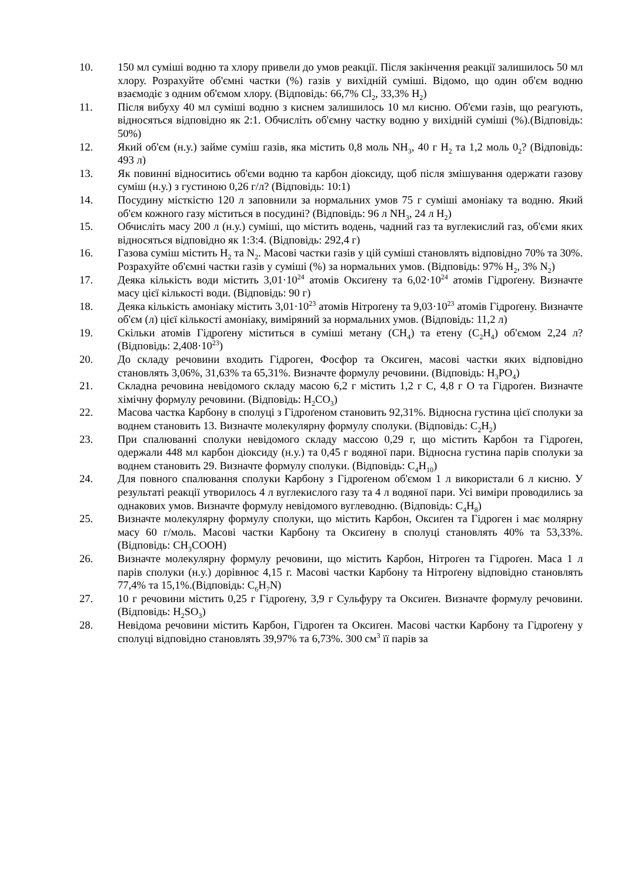10. 150 мл суміші водню та хлору привели до умов реакції. Після закінчення реакції залишилось 50 мл хлору. Розрахуйте об'ємні частки (%) газів у вихідній суміші. Відомо, що один об'єм водню взаємодіє з одним об'ємом хлору. (Відповідь: 66,7% Cl<sub>2</sub>, 33,3% H<sub>2</sub>)
11. Після вибуху 40 мл суміші водню з киснем залишилось 10 мл кисню. Об'єми газів, що реагують, відносяться відповідно як 2:1. Обчисліть об'ємну частку водню у вихідній суміші (%).(Відповідь: 50%)
12. Який об'єм (н.у.) займе суміш газів, яка містить 0,8 моль NH<sub>3</sub>, 40 г H<sub>2</sub> та 1,2 моль 0<sub>2</sub>? (Відповідь: 493 л)
13. Як повинні відноситись об'єми водню та карбон діоксиду, щоб після змішування одержати газову суміш (н.у.) з густиною 0,26 г/л? (Відповідь: 10:1)
14. Посудину місткістю 120 л заповнили за нормальних умов 75 г суміші амоніаку та водню. Який об'єм кожного газу міститься в посудині? (Відповідь: 96 л NH<sub>3</sub>, 24 л H<sub>2</sub>)
15. Обчисліть масу 200 л (н.у.) суміші, що містить водень, чадний газ та вуглекислий газ, об'єми яких відносяться відповідно як 1:3:4. (Відповідь: 292,4 г)
16. Газова суміш містить H<sub>2</sub> та N<sub>2</sub>. Масові частки газів у цій суміші становлять відповідно 70% та 30%. Розрахуйте об'ємні частки газів у суміші (%) за нормальних умов. (Відповідь: 97% H<sub>2</sub>, 3% N<sub>2</sub>)
17. Деяка кількість води містить 3,01·10<sup>24</sup> атомів Оксиґену та 6,02·10<sup>24</sup> атомів Гідроґену. Визначте масу цієї кількості води. (Відповідь: 90 г)
18. Деяка кількість амоніаку містить 3,01·10<sup>23</sup> атомів Нітроґену та 9,03·10<sup>23</sup> атомів Гідроґену. Визначте об'єм (л) цієї кількості амоніаку, виміряний за нормальних умов. (Відповідь: 11,2 л)
19. Скільки атомів Гідроґену міститься в суміші метану (CH<sub>4</sub>) та етену (C<sub>2</sub>H<sub>4</sub>) об'ємом 2,24 л? (Відповідь: 2,408·10<sup>23</sup>)
20. До складу речовини входить Гідроген, Фосфор та Оксиген, масові частки яких відповідно становлять 3,06%, 31,63% та 65,31%. Визначте формулу речовини. (Відповідь: H<sub>3</sub>PO<sub>4</sub>)
21. Складна речовина невідомого складу масою 6,2 г містить 1,2 г C, 4,8 г O та Гідроґен. Визначте хімічну формулу речовини. (Відповідь: H<sub>2</sub>CO<sub>3</sub>)
22. Масова частка Карбону в сполуці з Гідроґеном становить 92,31%. Відносна густина цієї сполуки за воднем становить 13. Визначте молекулярну формулу сполуки. (Відповідь: C<sub>2</sub>H<sub>2</sub>)
23. При спалюванні сполуки невідомого складу массою 0,29 г, що містить Карбон та Гідроґен, одержали 448 мл карбон діоксиду (н.у.) та 0,45 г водяної пари. Відносна густина парів сполуки за воднем становить 29. Визначте формулу сполуки. (Відповідь: C<sub>4</sub>H<sub>10</sub>)
24. Для повного спалювання сполуки Карбону з Гідроґеном об'ємом 1 л використали 6 л кисню. У результаті реакції утворилось 4 л вуглекислого газу та 4 л водяної пари. Усі виміри проводились за однакових умов. Визначте формулу невідомого вуглеводню. (Відповідь: C<sub>4</sub>H<sub>8</sub>)
25. Визначте молекулярну формулу сполуки, що містить Карбон, Оксиґен та Гідроген і має молярну масу 60 г/моль. Масові частки Карбону та Оксиґену в сполуці становлять 40% та 53,33%.(Відповідь: CH<sub>3</sub>COOH)
26. Визначте молекулярну формулу речовини, що містить Карбон, Нітроґен та Гідроґен. Маса 1 л парів сполуки (н.у.) дорівнює 4,15 г. Масові частки Карбону та Нітроґену відповідно становлять 77,4% та 15,1%.(Відповідь: C<sub>6</sub>H<sub>7</sub>N)
27. 10 г речовини містить 0,25 г Гідроґену, 3,9 г Сульфуру та Оксиґен. Визначте формулу речовини. (Відповідь: H<sub>2</sub>SO<sub>3</sub>)
28. Невідома речовини містить Карбон, Гідроґен та Оксиґен. Масові частки Карбону та Гідроґену у сполуці відповідно становлять 39,97% та 6,73%. 300 см<sup>3</sup> її парів за